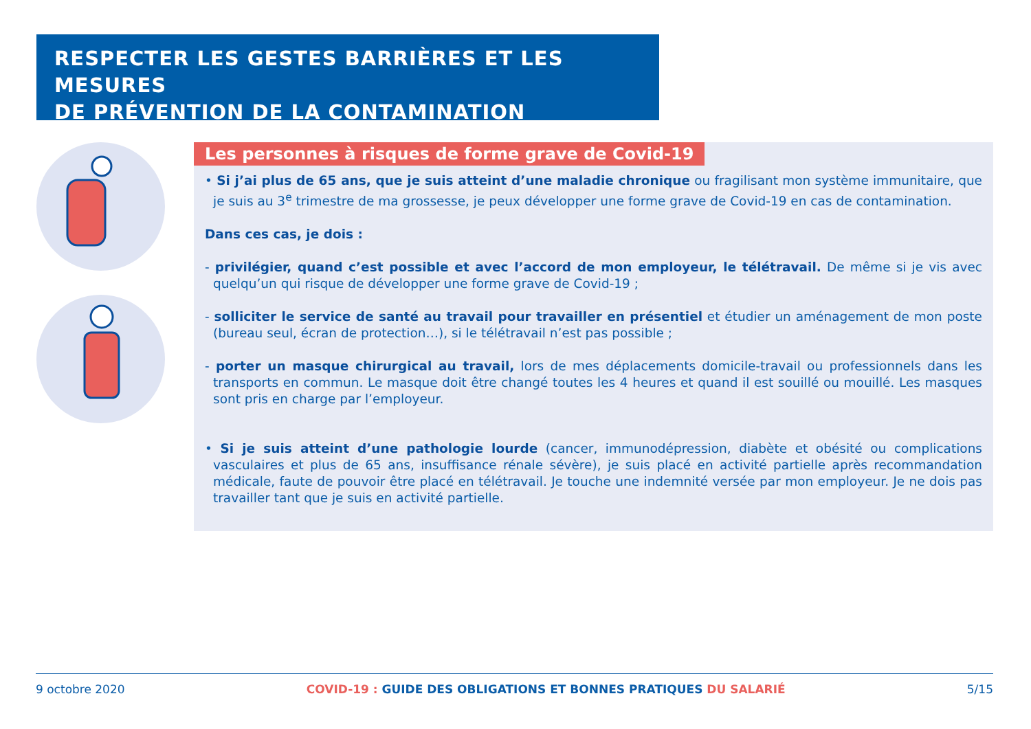RESPECTER LES GESTES BARRIÈRES ET LES MESURES
DE PRÉVENTION DE LA CONTAMINATION
Les personnes à risques de forme grave de Covid-19
• Si j’ai plus de 65 ans, que je suis atteint d’une maladie chronique ou fragilisant mon système immunitaire, que je suis au 3<sup>e</sup> trimestre de ma grossesse, je peux développer une forme grave de Covid-19 en cas de contamination.
Dans ces cas, je dois :
- privilégier, quand c’est possible et avec l’accord de mon employeur, le télétravail. De même si je vis avec quelqu’un qui risque de développer une forme grave de Covid-19 ;
- solliciter le service de santé au travail pour travailler en présentiel et étudier un aménagement de mon poste (bureau seul, écran de protection…), si le télétravail n’est pas possible ;
- porter un masque chirurgical au travail, lors de mes déplacements domicile-travail ou professionnels dans les transports en commun. Le masque doit être changé toutes les 4 heures et quand il est souillé ou mouillé. Les masques sont pris en charge par l’employeur.
• Si je suis atteint d’une pathologie lourde (cancer, immunodépression, diabète et obésité ou complications vasculaires et plus de 65 ans, insuffisance rénale sévère), je suis placé en activité partielle après recommandation médicale, faute de pouvoir être placé en télétravail. Je touche une indemnité versée par mon employeur. Je ne dois pas travailler tant que je suis en activité partielle.
9 octobre 2020 COVID-19 : GUIDE DES OBLIGATIONS ET BONNES PRATIQUES DU SALARIÉ 5/15